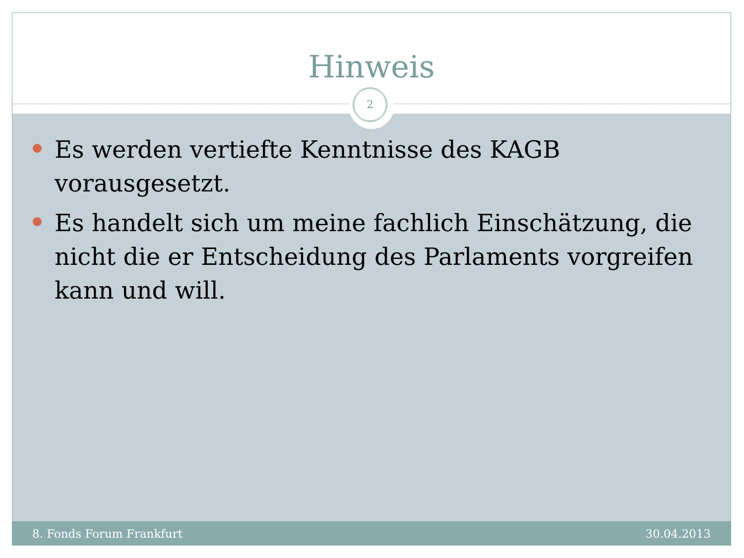Hinweis
2
Es werden vertiefte Kenntnisse des KAGB vorausgesetzt.
Es handelt sich um meine fachlich Einschätzung, die nicht die er Entscheidung des Parlaments vorgreifen kann und will.
8. Fonds Forum Frankfurt 30.04.2013